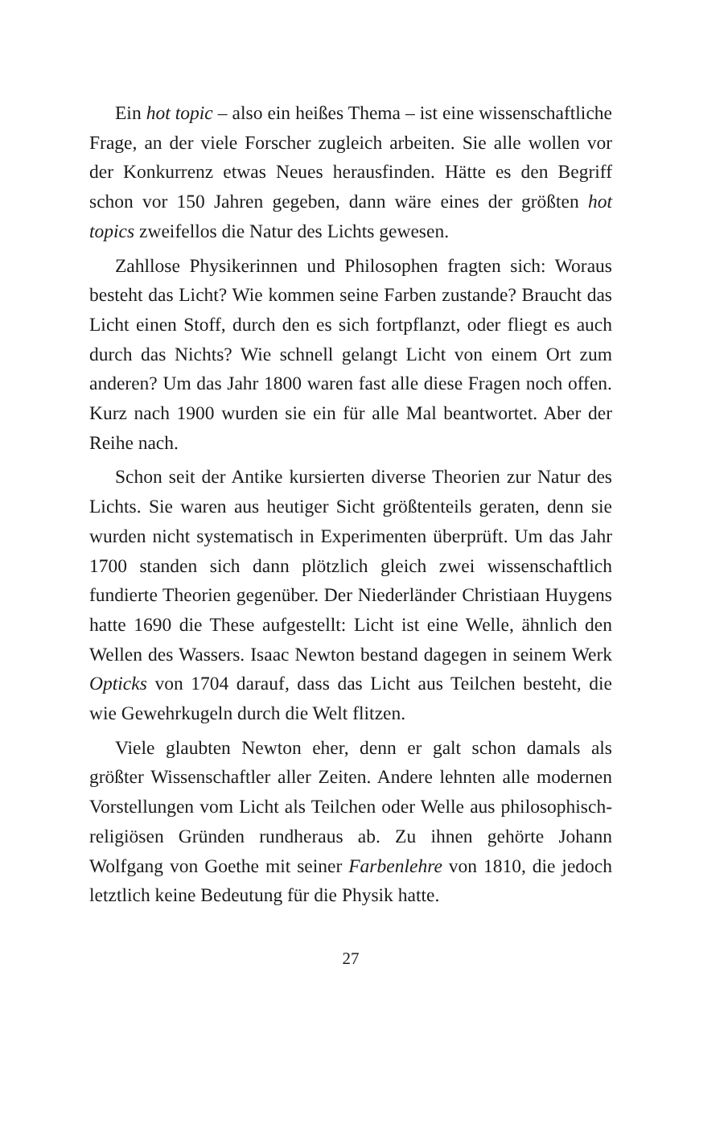Ein hot topic – also ein heißes Thema – ist eine wissenschaftliche Frage, an der viele Forscher zugleich arbeiten. Sie alle wollen vor der Konkurrenz etwas Neues herausfinden. Hätte es den Begriff schon vor 150 Jahren gegeben, dann wäre eines der größten hot topics zweifellos die Natur des Lichts gewesen.
Zahllose Physikerinnen und Philosophen fragten sich: Woraus besteht das Licht? Wie kommen seine Farben zustande? Braucht das Licht einen Stoff, durch den es sich fortpflanzt, oder fliegt es auch durch das Nichts? Wie schnell gelangt Licht von einem Ort zum anderen? Um das Jahr 1800 waren fast alle diese Fragen noch offen. Kurz nach 1900 wurden sie ein für alle Mal beantwortet. Aber der Reihe nach.
Schon seit der Antike kursierten diverse Theorien zur Natur des Lichts. Sie waren aus heutiger Sicht größtenteils geraten, denn sie wurden nicht systematisch in Experimenten überprüft. Um das Jahr 1700 standen sich dann plötzlich gleich zwei wissenschaftlich fundierte Theorien gegenüber. Der Niederländer Christiaan Huygens hatte 1690 die These aufgestellt: Licht ist eine Welle, ähnlich den Wellen des Wassers. Isaac Newton bestand dagegen in seinem Werk Opticks von 1704 darauf, dass das Licht aus Teilchen besteht, die wie Gewehrkugeln durch die Welt flitzen.
Viele glaubten Newton eher, denn er galt schon damals als größter Wissenschaftler aller Zeiten. Andere lehnten alle modernen Vorstellungen vom Licht als Teilchen oder Welle aus philosophisch-religiösen Gründen rundheraus ab. Zu ihnen gehörte Johann Wolfgang von Goethe mit seiner Farbenlehre von 1810, die jedoch letztlich keine Bedeutung für die Physik hatte.
27